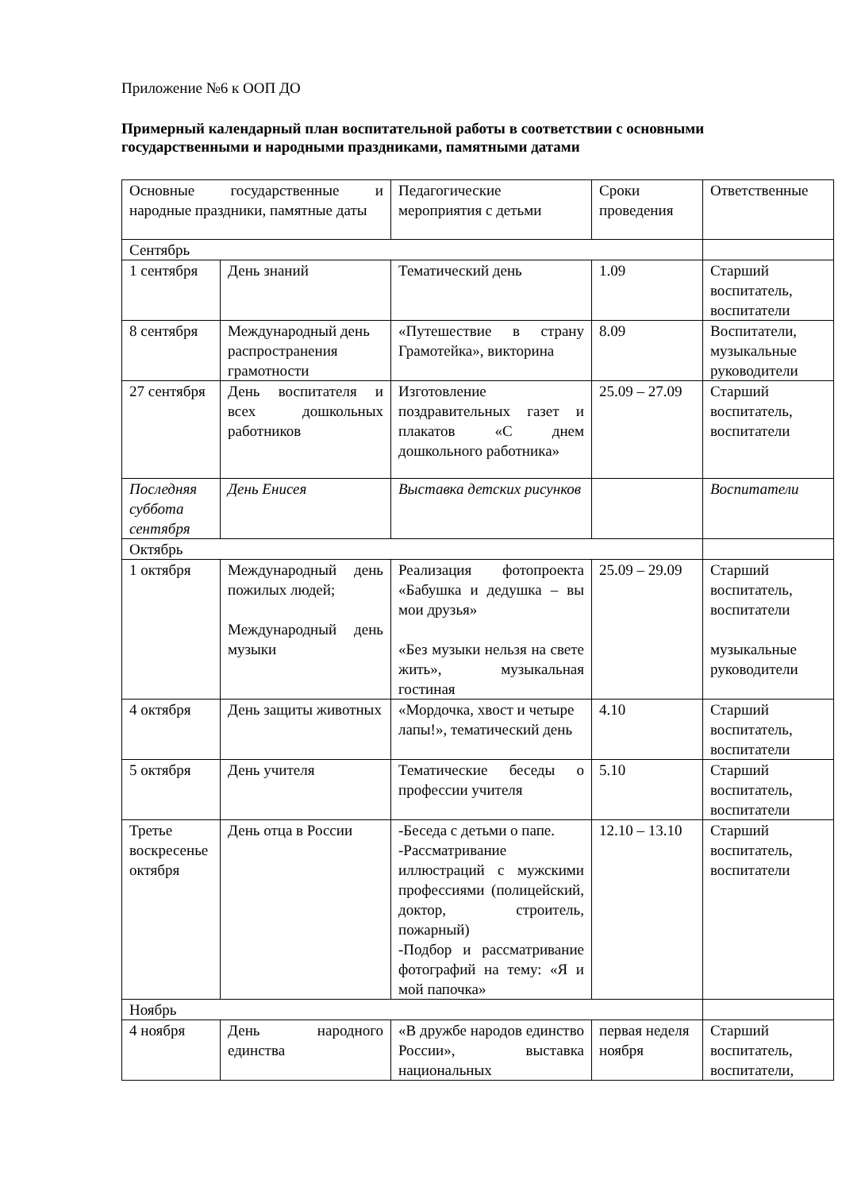Приложение №6 к ООП ДО
Примерный календарный план воспитательной работы в соответствии с основными государственными и народными праздниками, памятными датами
| Основные государственные и народные праздники, памятные даты | | Педагогические мероприятия с детьми | Сроки проведения | Ответственные |
| Сентябрь | | | | |
| 1 сентября | День знаний | Тематический день | 1.09 | Старший воспитатель, воспитатели |
| 8 сентября | Международный день распространения грамотности | «Путешествие в страну Грамотейка», викторина | 8.09 | Воспитатели, музыкальные руководители |
| 27 сентября | День воспитателя и всех дошкольных работников | Изготовление поздравительных газет и плакатов «С днем дошкольного работника» | 25.09 – 27.09 | Старший воспитатель, воспитатели |
| Последняя суббота сентября | День Енисея | Выставка детских рисунков | | Воспитатели |
| Октябрь | | | | |
| 1 октября | Международный день пожилых людей; Международный день музыки | Реализация фотопроекта «Бабушка и дедушка – вы мои друзья» «Без музыки нельзя на свете жить», музыкальная гостиная | 25.09 – 29.09 | Старший воспитатель, воспитатели музыкальные руководители |
| 4 октября | День защиты животных | «Мордочка, хвост и четыре лапы!», тематический день | 4.10 | Старший воспитатель, воспитатели |
| 5 октября | День учителя | Тематические беседы о профессии учителя | 5.10 | Старший воспитатель, воспитатели |
| Третье воскресенье октября | День отца в России | -Беседа с детьми о папе. -Рассматривание иллюстраций с мужскими профессиями (полицейский, доктор, строитель, пожарный) -Подбор и рассматривание фотографий на тему: «Я и мой папочка» | 12.10 – 13.10 | Старший воспитатель, воспитатели |
| Ноябрь | | | | |
| 4 ноября | День народного единства | «В дружбе народов единство России», выставка национальных | первая неделя ноября | Старший воспитатель, воспитатели, |